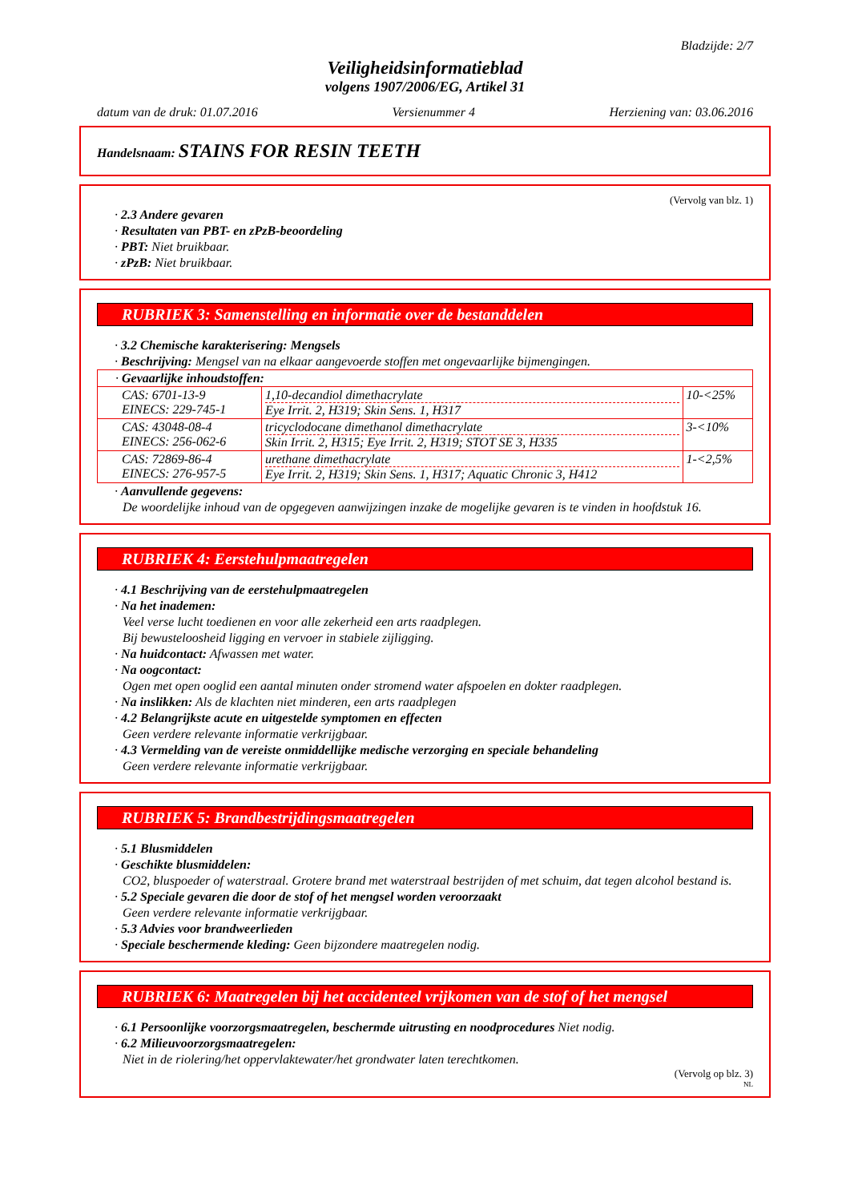Bladzijde: 2/7
Veiligheidsinformatieblad
volgens 1907/2006/EG, Artikel 31
datum van de druk: 01.07.2016 Versienummer 4 Herziening van: 03.06.2016
Handelsnaam: STAINS FOR RESIN TEETH
(Vervolg van blz. 1)
· 2.3 Andere gevaren
· Resultaten van PBT- en zPzB-beoordeling
· PBT: Niet bruikbaar.
· zPzB: Niet bruikbaar.
RUBRIEK 3: Samenstelling en informatie over de bestanddelen
· 3.2 Chemische karakterisering: Mengsels
· Beschrijving: Mengsel van na elkaar aangevoerde stoffen met ongevaarlijke bijmengingen.
| · Gevaarlijke inhoudstoffen: | | |
| CAS: 6701-13-9 EINECS: 229-745-1 | 1,10-decandiol dimethacrylate Eye Irrit. 2, H319; Skin Sens. 1, H317 | 10-<25% |
| CAS: 43048-08-4 EINECS: 256-062-6 | tricyclodocane dimethanol dimethacrylate Skin Irrit. 2, H315; Eye Irrit. 2, H319; STOT SE 3, H335 | 3-<10% |
| CAS: 72869-86-4 EINECS: 276-957-5 | urethane dimethacrylate Eye Irrit. 2, H319; Skin Sens. 1, H317; Aquatic Chronic 3, H412 | 1-<2,5% |
· Aanvullende gegevens:
De woordelijke inhoud van de opgegeven aanwijzingen inzake de mogelijke gevaren is te vinden in hoofdstuk 16.
RUBRIEK 4: Eerstehulpmaatregelen
· 4.1 Beschrijving van de eerstehulpmaatregelen
· Na het inademen:
Veel verse lucht toedienen en voor alle zekerheid een arts raadplegen.
Bij bewusteloosheid ligging en vervoer in stabiele zijligging.
· Na huidcontact: Afwassen met water.
· Na oogcontact:
Ogen met open ooglid een aantal minuten onder stromend water afspoelen en dokter raadplegen.
· Na inslikken: Als de klachten niet minderen, een arts raadplegen
· 4.2 Belangrijkste acute en uitgestelde symptomen en effecten
Geen verdere relevante informatie verkrijgbaar.
· 4.3 Vermelding van de vereiste onmiddellijke medische verzorging en speciale behandeling
Geen verdere relevante informatie verkrijgbaar.
RUBRIEK 5: Brandbestrijdingsmaatregelen
· 5.1 Blusmiddelen
· Geschikte blusmiddelen:
CO2, bluspoeder of waterstraal. Grotere brand met waterstraal bestrijden of met schuim, dat tegen alcohol bestand is.
· 5.2 Speciale gevaren die door de stof of het mengsel worden veroorzaakt
Geen verdere relevante informatie verkrijgbaar.
· 5.3 Advies voor brandweerlieden
· Speciale beschermende kleding: Geen bijzondere maatregelen nodig.
RUBRIEK 6: Maatregelen bij het accidenteel vrijkomen van de stof of het mengsel
· 6.1 Persoonlijke voorzorgsmaatregelen, beschermde uitrusting en noodprocedures Niet nodig.
· 6.2 Milieuvoorzorgsmaatregelen:
Niet in de riolering/het oppervlaktewater/het grondwater laten terechtkomen.
(Vervolg op blz. 3)
NL